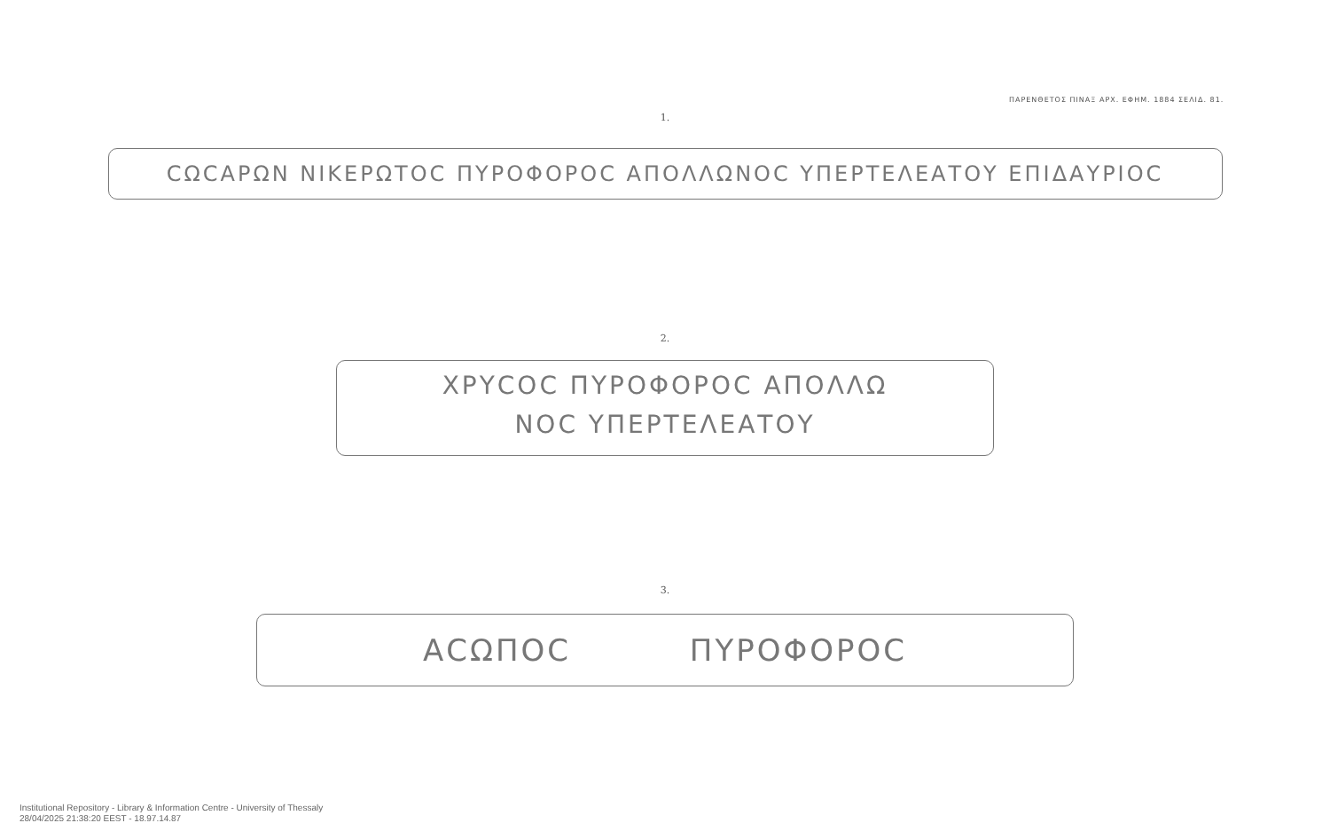ΠΑΡΕΝΘΕΤΟΣ ΠΙΝΑΞ ΑΡΧ. ΕΦΗΜ. 1884 ΣΕΛΙΔ. 81.
1.
ϹΩϹΑΡΩΝ ΝΙΚΕΡΩΤΟϹ ΠΥΡΟΦΟΡΟϹ ΑΠΟΛΛΩΝΟϹ ΥΠΕΡΤΕΛΕΑΤΟΥ ΕΠΙΔΑΥΡΙΟϹ
2.
ΧΡΥϹΟϹ ΠΥΡΟΦΟΡΟϹ ΑΠΟΛΛΩ
ΝΟϹ ΥΠΕΡΤΕΛΕΑΤΟΥ
3.
ΑϹΩΠΟϹ ΠΥΡΟΦΟΡΟϹ
Institutional Repository - Library & Information Centre - University of Thessaly
28/04/2025 21:38:20 EEST - 18.97.14.87